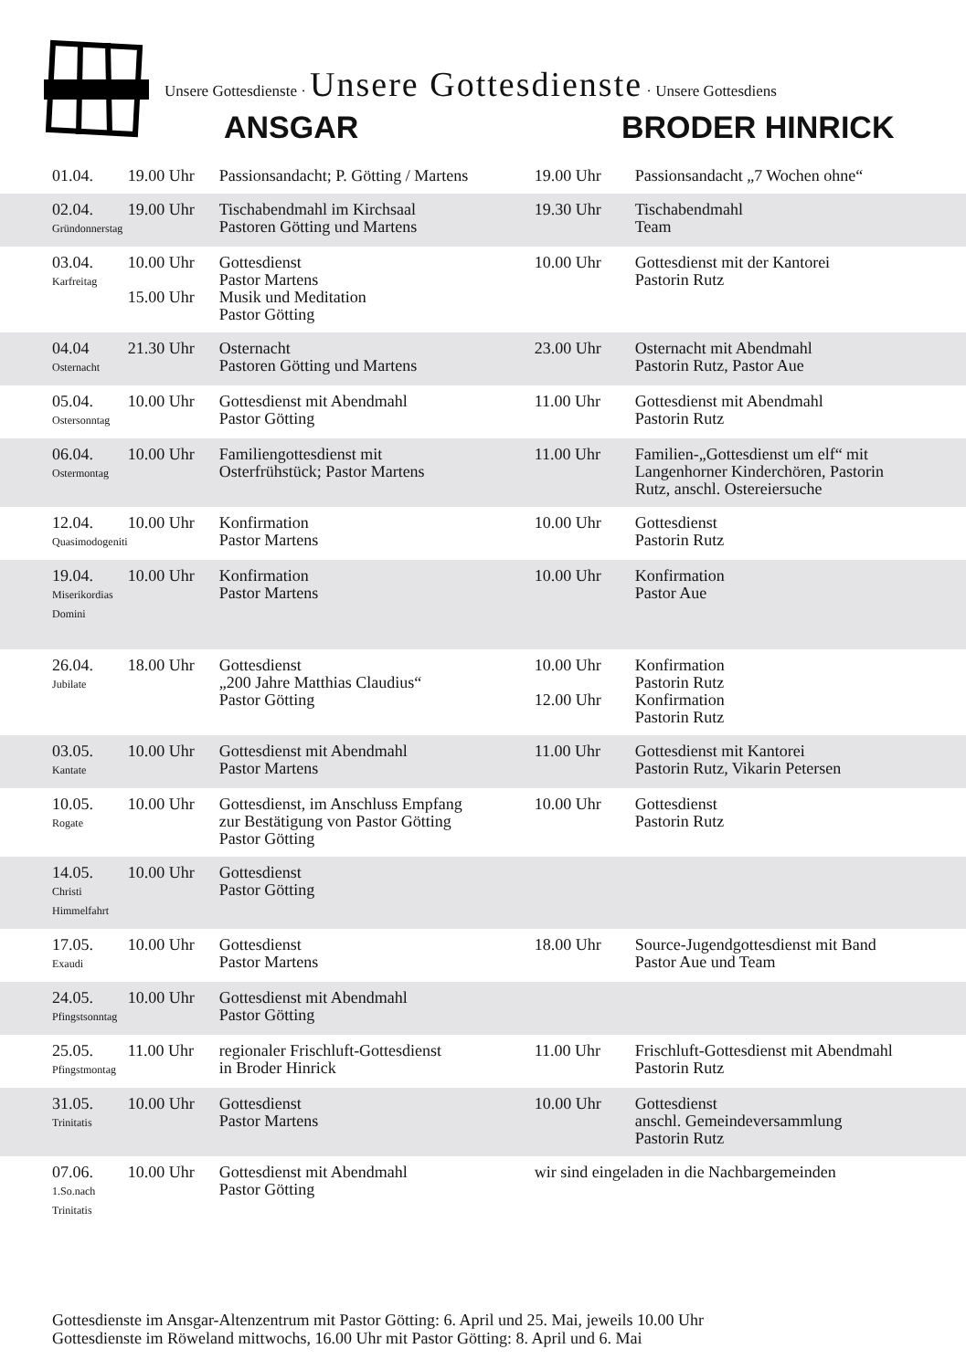Unsere Gottesdienste · Unsere Gottesdienste · Unsere Gottesdiens
ANSGAR BRODER HINRICK
| 01.04. | 19.00 Uhr | Passionsandacht; P. Götting / Martens | 19.00 Uhr | Passionsandacht „7 Wochen ohne“ |
| 02.04. Gründonnerstag | 19.00 Uhr | Tischabendmahl im Kirchsaal Pastoren Götting und Martens | 19.30 Uhr | Tischabendmahl Team |
| 03.04. Karfreitag | 10.00 Uhr 15.00 Uhr | Gottesdienst Pastor Martens Musik und Meditation Pastor Götting | 10.00 Uhr | Gottesdienst mit der Kantorei Pastorin Rutz |
| 04.04 Osternacht | 21.30 Uhr | Osternacht Pastoren Götting und Martens | 23.00 Uhr | Osternacht mit Abendmahl Pastorin Rutz, Pastor Aue |
| 05.04. Ostersonntag | 10.00 Uhr | Gottesdienst mit Abendmahl Pastor Götting | 11.00 Uhr | Gottesdienst mit Abendmahl Pastorin Rutz |
| 06.04. Ostermontag | 10.00 Uhr | Familiengottesdienst mit Osterfrühstück; Pastor Martens | 11.00 Uhr | Familien-„Gottesdienst um elf“ mit Langenhorner Kinderchören, Pastorin Rutz, anschl. Ostereiersuche |
| 12.04. Quasimodogeniti | 10.00 Uhr | Konfirmation Pastor Martens | 10.00 Uhr | Gottesdienst Pastorin Rutz |
| 19.04. Miserikordias Domini | 10.00 Uhr | Konfirmation Pastor Martens | 10.00 Uhr | Konfirmation Pastor Aue |
| 26.04. Jubilate | 18.00 Uhr | Gottesdienst „200 Jahre Matthias Claudius“ Pastor Götting | 10.00 Uhr 12.00 Uhr | Konfirmation Pastorin Rutz Konfirmation Pastorin Rutz |
| 03.05. Kantate | 10.00 Uhr | Gottesdienst mit Abendmahl Pastor Martens | 11.00 Uhr | Gottesdienst mit Kantorei Pastorin Rutz, Vikarin Petersen |
| 10.05. Rogate | 10.00 Uhr | Gottesdienst, im Anschluss Empfang zur Bestätigung von Pastor Götting Pastor Götting | 10.00 Uhr | Gottesdienst Pastorin Rutz |
| 14.05. Christi Himmelfahrt | 10.00 Uhr | Gottesdienst Pastor Götting | | |
| 17.05. Exaudi | 10.00 Uhr | Gottesdienst Pastor Martens | 18.00 Uhr | Source-Jugendgottesdienst mit Band Pastor Aue und Team |
| 24.05. Pfingstsonntag | 10.00 Uhr | Gottesdienst mit Abendmahl Pastor Götting | | |
| 25.05. Pfingstmontag | 11.00 Uhr | regionaler Frischluft-Gottesdienst in Broder Hinrick | 11.00 Uhr | Frischluft-Gottesdienst mit Abendmahl Pastorin Rutz |
| 31.05. Trinitatis | 10.00 Uhr | Gottesdienst Pastor Martens | 10.00 Uhr | Gottesdienst anschl. Gemeindeversammlung Pastorin Rutz |
| 07.06. 1.So.nach Trinitatis | 10.00 Uhr | Gottesdienst mit Abendmahl Pastor Götting | wir sind eingeladen in die Nachbargemeinden | |
Gottesdienste im Ansgar-Altenzentrum mit Pastor Götting: 6. April und 25. Mai, jeweils 10.00 Uhr
Gottesdienste im Röweland mittwochs, 16.00 Uhr mit Pastor Götting: 8. April und 6. Mai